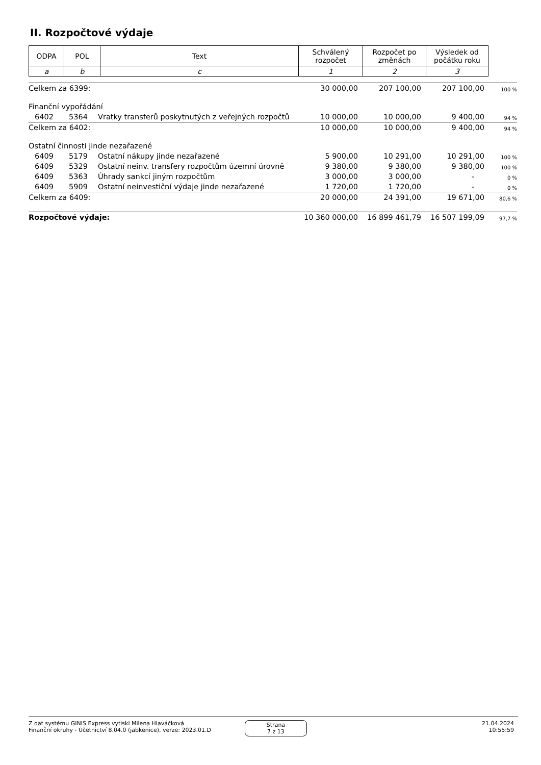II. Rozpočtové výdaje
| ODPA | POL | Text | Schválený rozpočet | Rozpočet po změnách | Výsledek od počátku roku |
| a | b | c | 1 | 2 | 3 |
| Celkem za 6399: | | | 30 000,00 | 207 100,00 | 207 100,00 | 100 % |
| Finanční vypořádání | | | | | | |
| 6402 | 5364 | Vratky transferů poskytnutých z veřejných rozpočtů | 10 000,00 | 10 000,00 | 9 400,00 | 94 % |
| Celkem za 6402: | | | 10 000,00 | 10 000,00 | 9 400,00 | 94 % |
| Ostatní činnosti jinde nezařazené | | | | | | |
| 6409 | 5179 | Ostatní nákupy jinde nezařazené | 5 900,00 | 10 291,00 | 10 291,00 | 100 % |
| 6409 | 5329 | Ostatní neinv. transfery rozpočtům územní úrovně | 9 380,00 | 9 380,00 | 9 380,00 | 100 % |
| 6409 | 5363 | Úhrady sankcí jiným rozpočtům | 3 000,00 | 3 000,00 | - | 0 % |
| 6409 | 5909 | Ostatní neinvestiční výdaje jinde nezařazené | 1 720,00 | 1 720,00 | - | 0 % |
| Celkem za 6409: | | | 20 000,00 | 24 391,00 | 19 671,00 | 80,6 % |
| Rozpočtové výdaje: | | | 10 360 000,00 | 16 899 461,79 | 16 507 199,09 | 97,7 % |
Z dat systému GINIS Express vytiskl Milena Hlaváčková
Finanční okruhy - Účetnictví 8.04.0 (jabkenice), verze: 2023.01.D
Strana
7 z 13
21.04.2024
10:55:59